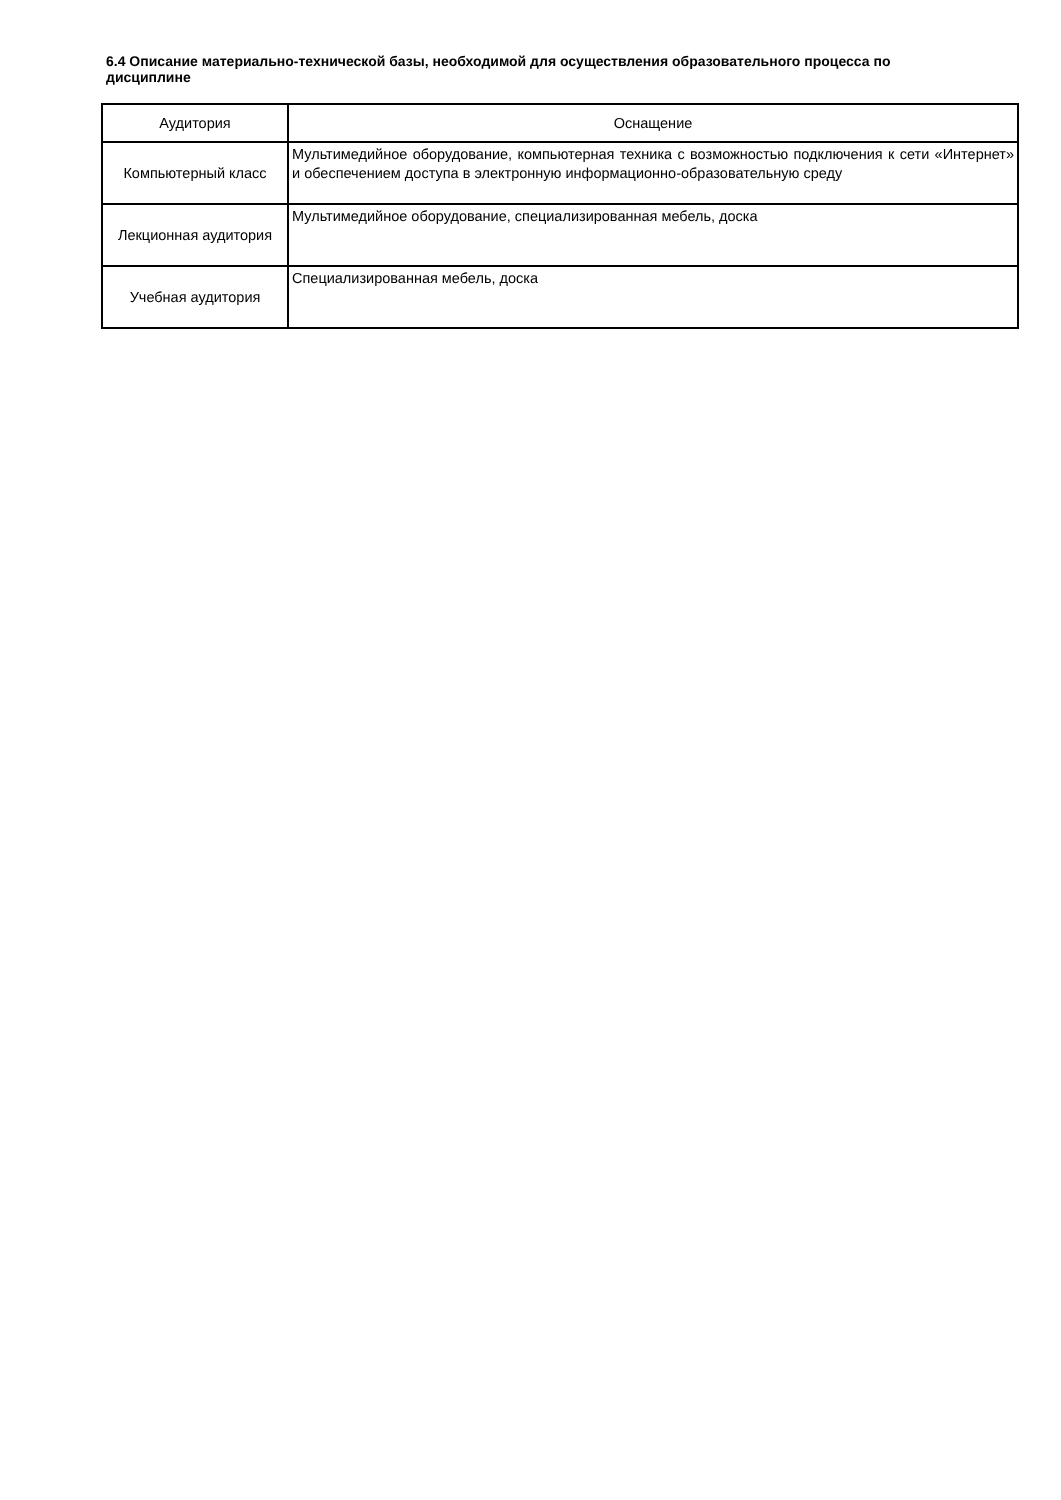6.4 Описание материально-технической базы, необходимой для осуществления образовательного процесса по дисциплине
| Аудитория | Оснащение |
| --- | --- |
| Компьютерный класс | Мультимедийное оборудование, компьютерная техника с возможностью подключения к сети «Интернет» и обеспечением доступа в электронную информационно-образовательную среду |
| Лекционная аудитория | Мультимедийное оборудование, специализированная мебель, доска |
| Учебная аудитория | Специализированная мебель, доска |